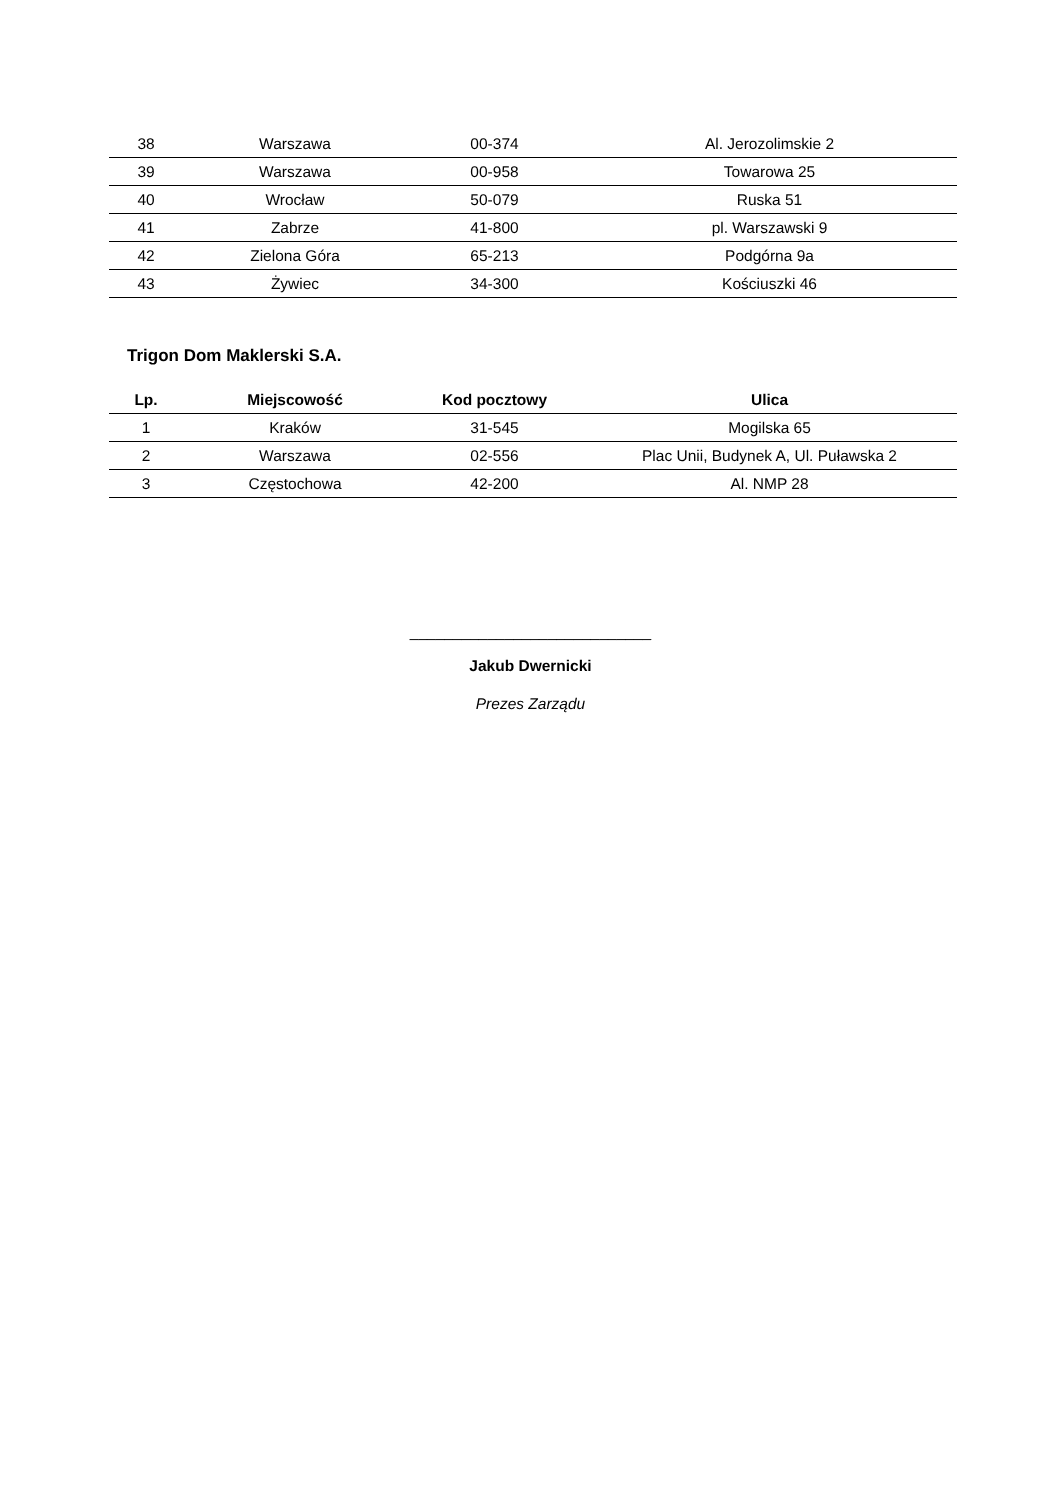| 38 | Warszawa | 00-374 | Al. Jerozolimskie 2 |
| 39 | Warszawa | 00-958 | Towarowa 25 |
| 40 | Wrocław | 50-079 | Ruska 51 |
| 41 | Zabrze | 41-800 | pl. Warszawski 9 |
| 42 | Zielona Góra | 65-213 | Podgórna 9a |
| 43 | Żywiec | 34-300 | Kościuszki 46 |
Trigon Dom Maklerski S.A.
| Lp. | Miejscowość | Kod pocztowy | Ulica |
| --- | --- | --- | --- |
| 1 | Kraków | 31-545 | Mogilska 65 |
| 2 | Warszawa | 02-556 | Plac Unii, Budynek A, Ul. Puławska 2 |
| 3 | Częstochowa | 42-200 | Al. NMP 28 |
____________________________
Jakub Dwernicki
Prezes Zarządu